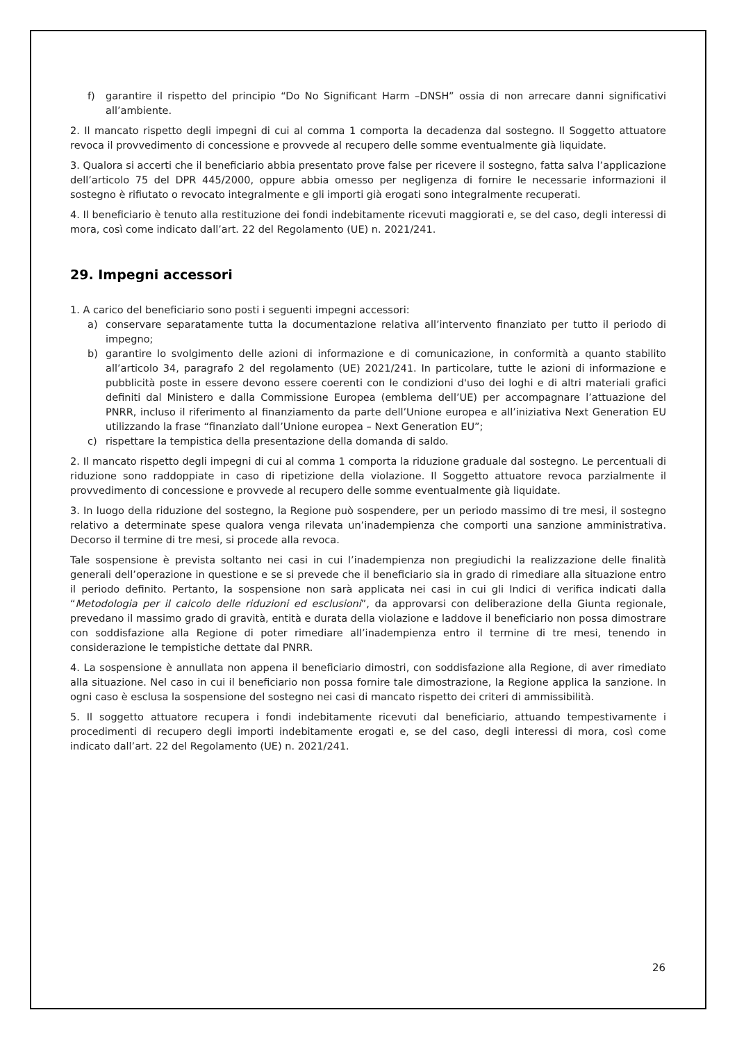f) garantire il rispetto del principio “Do No Significant Harm –DNSH” ossia di non arrecare danni significativi all’ambiente.
2. Il mancato rispetto degli impegni di cui al comma 1 comporta la decadenza dal sostegno. Il Soggetto attuatore revoca il provvedimento di concessione e provvede al recupero delle somme eventualmente già liquidate.
3. Qualora si accerti che il beneficiario abbia presentato prove false per ricevere il sostegno, fatta salva l’applicazione dell’articolo 75 del DPR 445/2000, oppure abbia omesso per negligenza di fornire le necessarie informazioni il sostegno è rifiutato o revocato integralmente e gli importi già erogati sono integralmente recuperati.
4. Il beneficiario è tenuto alla restituzione dei fondi indebitamente ricevuti maggiorati e, se del caso, degli interessi di mora, così come indicato dall’art. 22 del Regolamento (UE) n. 2021/241.
29. Impegni accessori
1. A carico del beneficiario sono posti i seguenti impegni accessori:
a) conservare separatamente tutta la documentazione relativa all’intervento finanziato per tutto il periodo di impegno;
b) garantire lo svolgimento delle azioni di informazione e di comunicazione, in conformità a quanto stabilito all’articolo 34, paragrafo 2 del regolamento (UE) 2021/241. In particolare, tutte le azioni di informazione e pubblicità poste in essere devono essere coerenti con le condizioni d'uso dei loghi e di altri materiali grafici definiti dal Ministero e dalla Commissione Europea (emblema dell’UE) per accompagnare l’attuazione del PNRR, incluso il riferimento al finanziamento da parte dell’Unione europea e all’iniziativa Next Generation EU utilizzando la frase “finanziato dall’Unione europea – Next Generation EU”;
c) rispettare la tempistica della presentazione della domanda di saldo.
2. Il mancato rispetto degli impegni di cui al comma 1 comporta la riduzione graduale dal sostegno. Le percentuali di riduzione sono raddoppiate in caso di ripetizione della violazione. Il Soggetto attuatore revoca parzialmente il provvedimento di concessione e provvede al recupero delle somme eventualmente già liquidate.
3. In luogo della riduzione del sostegno, la Regione può sospendere, per un periodo massimo di tre mesi, il sostegno relativo a determinate spese qualora venga rilevata un’inadempienza che comporti una sanzione amministrativa. Decorso il termine di tre mesi, si procede alla revoca.
Tale sospensione è prevista soltanto nei casi in cui l’inadempienza non pregiudichi la realizzazione delle finalità generali dell’operazione in questione e se si prevede che il beneficiario sia in grado di rimediare alla situazione entro il periodo definito. Pertanto, la sospensione non sarà applicata nei casi in cui gli Indici di verifica indicati dalla “Metodologia per il calcolo delle riduzioni ed esclusioni”, da approvarsi con deliberazione della Giunta regionale, prevedano il massimo grado di gravità, entità e durata della violazione e laddove il beneficiario non possa dimostrare con soddisfazione alla Regione di poter rimediare all’inadempienza entro il termine di tre mesi, tenendo in considerazione le tempistiche dettate dal PNRR.
4. La sospensione è annullata non appena il beneficiario dimostri, con soddisfazione alla Regione, di aver rimediato alla situazione. Nel caso in cui il beneficiario non possa fornire tale dimostrazione, la Regione applica la sanzione. In ogni caso è esclusa la sospensione del sostegno nei casi di mancato rispetto dei criteri di ammissibilità.
5. Il soggetto attuatore recupera i fondi indebitamente ricevuti dal beneficiario, attuando tempestivamente i procedimenti di recupero degli importi indebitamente erogati e, se del caso, degli interessi di mora, così come indicato dall’art. 22 del Regolamento (UE) n. 2021/241.
26